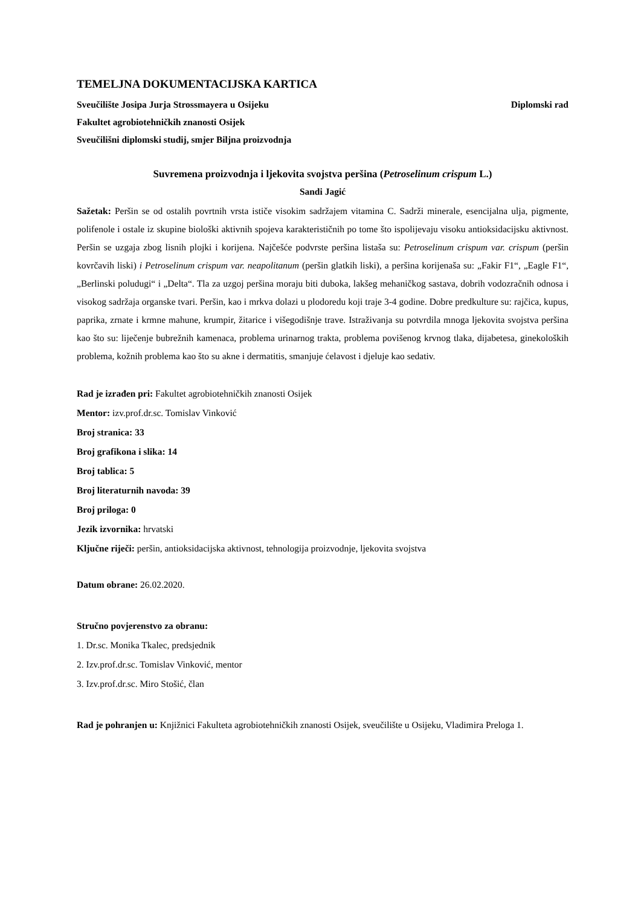TEMELJNA DOKUMENTACIJSKA KARTICA
Sveučilište Josipa Jurja Strossmayera u Osijeku Diplomski rad
Fakultet agrobiotehničkih znanosti Osijek
Sveučilišni diplomski studij, smjer Biljna proizvodnja
Suvremena proizvodnja i ljekovita svojstva peršina (Petroselinum crispum L.)
Sandi Jagić
Sažetak: Peršin se od ostalih povrtnih vrsta ističe visokim sadržajem vitamina C. Sadrži minerale, esencijalna ulja, pigmente, polifenole i ostale iz skupine biološki aktivnih spojeva karakterističnih po tome što ispolijevaju visoku antioksidacijsku aktivnost. Peršin se uzgaja zbog lisnih plojki i korijena. Najčešće podvrste peršina listaša su: Petroselinum crispum var. crispum (peršin kovrčavih liski) i Petroselinum crispum var. neapolitanum (peršin glatkih liski), a peršina korijenaša su: „Fakir F1“, „Eagle F1“, „Berlinski poludugi“ i „Delta“. Tla za uzgoj peršina moraju biti duboka, lakšeg mehaničkog sastava, dobrih vodozračnih odnosa i visokog sadržaja organske tvari. Peršin, kao i mrkva dolazi u plodoredu koji traje 3-4 godine. Dobre predkulture su: rajčica, kupus, paprika, zrnate i krmne mahune, krumpir, žitarice i višegodišnje trave. Istraživanja su potvrdila mnoga ljekovita svojstva peršina kao što su: liječenje bubrežnih kamenaca, problema urinarnog trakta, problema povišenog krvnog tlaka, dijabetesa, ginekoloških problema, kožnih problema kao što su akne i dermatitis, smanjuje ćelavost i djeluje kao sedativ.
Rad je izrađen pri: Fakultet agrobiotehničkih znanosti Osijek
Mentor: izv.prof.dr.sc. Tomislav Vinković
Broj stranica: 33
Broj grafikona i slika: 14
Broj tablica: 5
Broj literaturnih navoda: 39
Broj priloga: 0
Jezik izvornika: hrvatski
Ključne riječi: peršin, antioksidacijska aktivnost, tehnologija proizvodnje, ljekovita svojstva
Datum obrane: 26.02.2020.
Stručno povjerenstvo za obranu:
1. Dr.sc. Monika Tkalec, predsjednik
2. Izv.prof.dr.sc. Tomislav Vinković, mentor
3. Izv.prof.dr.sc. Miro Stošić, član
Rad je pohranjen u: Knjižnici Fakulteta agrobiotehničkih znanosti Osijek, sveučilište u Osijeku, Vladimira Preloga 1.